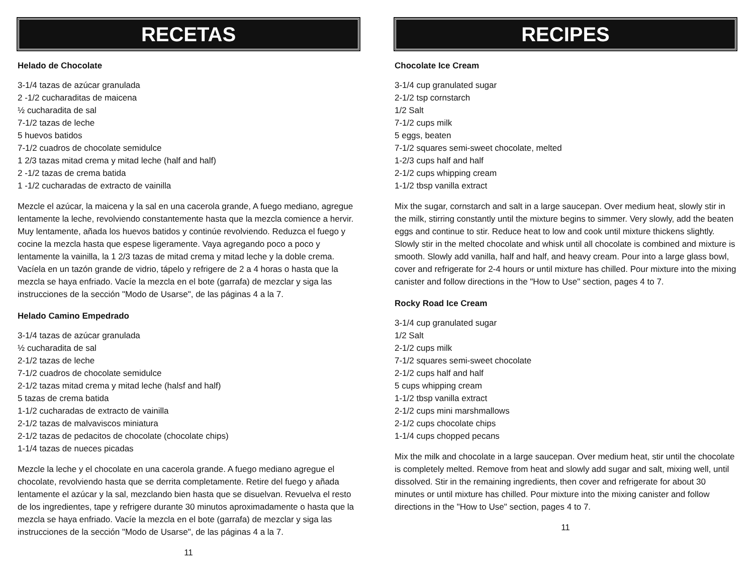RECETAS
Helado de Chocolate
3-1/4 tazas de azúcar granulada
2 -1/2 cucharaditas de maicena
½ cucharadita de sal
7-1/2 tazas de leche
5 huevos batidos
7-1/2 cuadros de chocolate semidulce
1 2/3 tazas mitad crema y mitad leche (half and half)
2 -1/2 tazas de crema batida
1 -1/2 cucharadas de extracto de vainilla
Mezcle el azúcar, la maicena y la sal en una cacerola grande, A fuego mediano, agregue lentamente la leche, revolviendo constantemente hasta que la mezcla comience a hervir. Muy lentamente, añada los huevos batidos y continúe revolviendo. Reduzca el fuego y cocine la mezcla hasta que espese ligeramente. Vaya agregando poco a poco y lentamente la vainilla, la 1 2/3 tazas de mitad crema y mitad leche y la doble crema. Vacíela en un tazón grande de vidrio, tápelo y refrigere de 2 a 4 horas o hasta que la mezcla se haya enfriado. Vacíe la mezcla en el bote (garrafa) de mezclar y siga las instrucciones de la sección "Modo de Usarse", de las páginas 4 a la 7.
Helado Camino Empedrado
3-1/4 tazas de azúcar granulada
½ cucharadita de sal
2-1/2 tazas de leche
7-1/2 cuadros de chocolate semidulce
2-1/2 tazas mitad crema y mitad leche (halsf and half)
5 tazas de crema batida
1-1/2 cucharadas de extracto de vainilla
2-1/2 tazas de malvaviscos miniatura
2-1/2 tazas de pedacitos de chocolate (chocolate chips)
1-1/4 tazas de nueces picadas
Mezcle la leche y el chocolate en una cacerola grande. A fuego mediano agregue el chocolate, revolviendo hasta que se derrita completamente. Retire del fuego y añada lentamente el azúcar y la sal, mezclando bien hasta que se disuelvan. Revuelva el resto de los ingredientes, tape y refrigere durante 30 minutos aproximadamente o hasta que la mezcla se haya enfriado. Vacíe la mezcla en el bote (garrafa) de mezclar y siga las instrucciones de la sección "Modo de Usarse", de las páginas 4 a la 7.
11
RECIPES
Chocolate Ice Cream
3-1/4 cup granulated sugar
2-1/2 tsp cornstarch
1/2 Salt
7-1/2 cups milk
5 eggs, beaten
7-1/2 squares semi-sweet chocolate, melted
1-2/3 cups half and half
2-1/2 cups whipping cream
1-1/2 tbsp vanilla extract
Mix the sugar, cornstarch and salt in a large saucepan. Over medium heat, slowly stir in the milk, stirring constantly until the mixture begins to simmer. Very slowly, add the beaten eggs and continue to stir. Reduce heat to low and cook until mixture thickens slightly. Slowly stir in the melted chocolate and whisk until all chocolate is combined and mixture is smooth. Slowly add vanilla, half and half, and heavy cream. Pour into a large glass bowl, cover and refrigerate for 2-4 hours or until mixture has chilled. Pour mixture into the mixing canister and follow directions in the "How to Use" section, pages 4 to 7.
Rocky Road Ice Cream
3-1/4 cup granulated sugar
1/2 Salt
2-1/2 cups milk
7-1/2 squares semi-sweet chocolate
2-1/2 cups half and half
5 cups whipping cream
1-1/2 tbsp vanilla extract
2-1/2 cups mini marshmallows
2-1/2 cups chocolate chips
1-1/4 cups chopped pecans
Mix the milk and chocolate in a large saucepan. Over medium heat, stir until the chocolate is completely melted. Remove from heat and slowly add sugar and salt, mixing well, until dissolved. Stir in the remaining ingredients, then cover and refrigerate for about 30 minutes or until mixture has chilled. Pour mixture into the mixing canister and follow directions in the "How to Use" section, pages 4 to 7.
11